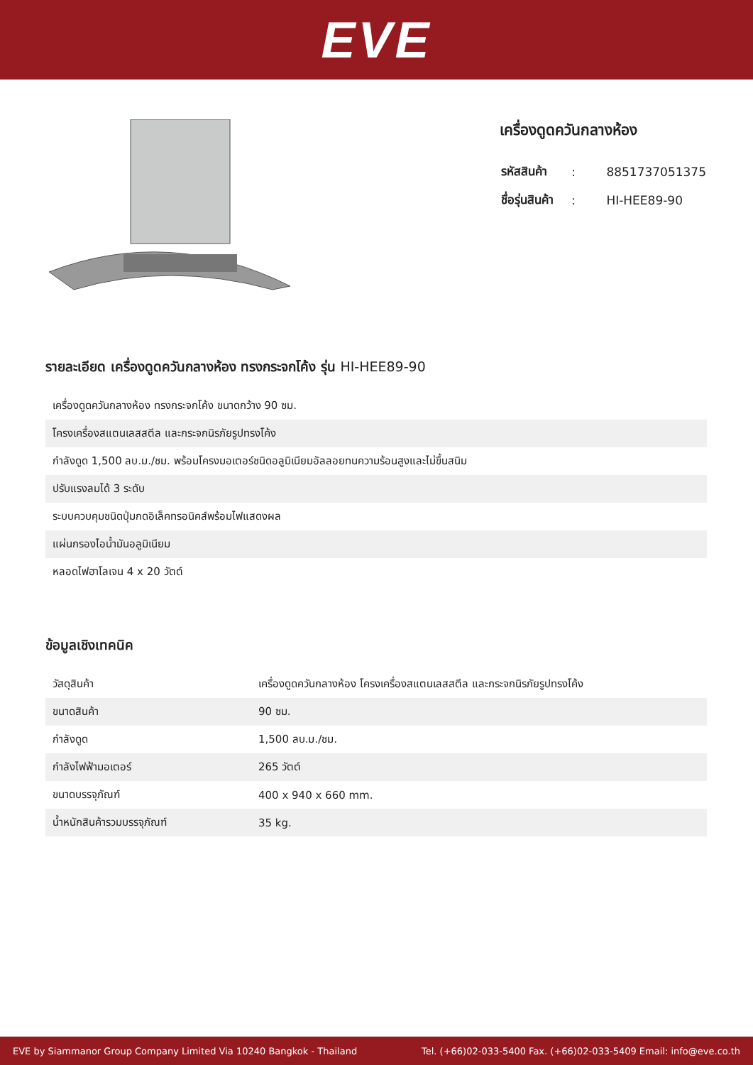EVE
เครื่องดูดควันกลางห้อง
| รหัสสินค้า | : | 8851737051375 |
| ชื่อรุ่นสินค้า | : | HI-HEE89-90 |
รายละเอียด เครื่องดูดควันกลางห้อง ทรงกระจกโค้ง รุ่น HI-HEE89-90
| เครื่องดูดควันกลางห้อง ทรงกระจกโค้ง ขนาดกว้าง 90 ซม. |
| โครงเครื่องสแตนเลสสตีล และกระจกนิรภัยรูปทรงโค้ง |
| กำลังดูด 1,500 ลบ.ม./ชม. พร้อมโครงมอเตอร์ชนิดอลูมิเนียมอัลลอยทนความร้อนสูงและไม่ขึ้นสนิม |
| ปรับแรงลมได้ 3 ระดับ |
| ระบบควบคุมชนิดปุ่มกดอิเล็คทรอนิคส์พร้อมไฟแสดงผล |
| แผ่นกรองไอน้ำมันอลูมิเนียม |
| หลอดไฟฮาโลเจน 4 x 20 วัตต์ |
ข้อมูลเชิงเทคนิค
| วัสดุสินค้า | เครื่องดูดควันกลางห้อง โครงเครื่องสแตนเลสสตีล และกระจกนิรภัยรูปทรงโค้ง |
| ขนาดสินค้า | 90 ซม. |
| กำลังดูด | 1,500 ลบ.ม./ชม. |
| กำลังไฟฟ้ามอเตอร์ | 265 วัตต์ |
| ขนาดบรรจุภัณฑ์ | 400 x 940 x 660 mm. |
| น้ำหนักสินค้ารวมบรรจุภัณฑ์ | 35 kg. |
EVE by Siammanor Group Company Limited Via 10240 Bangkok - Thailand Tel. (+66)02-033-5400 Fax. (+66)02-033-5409 Email: info@eve.co.th